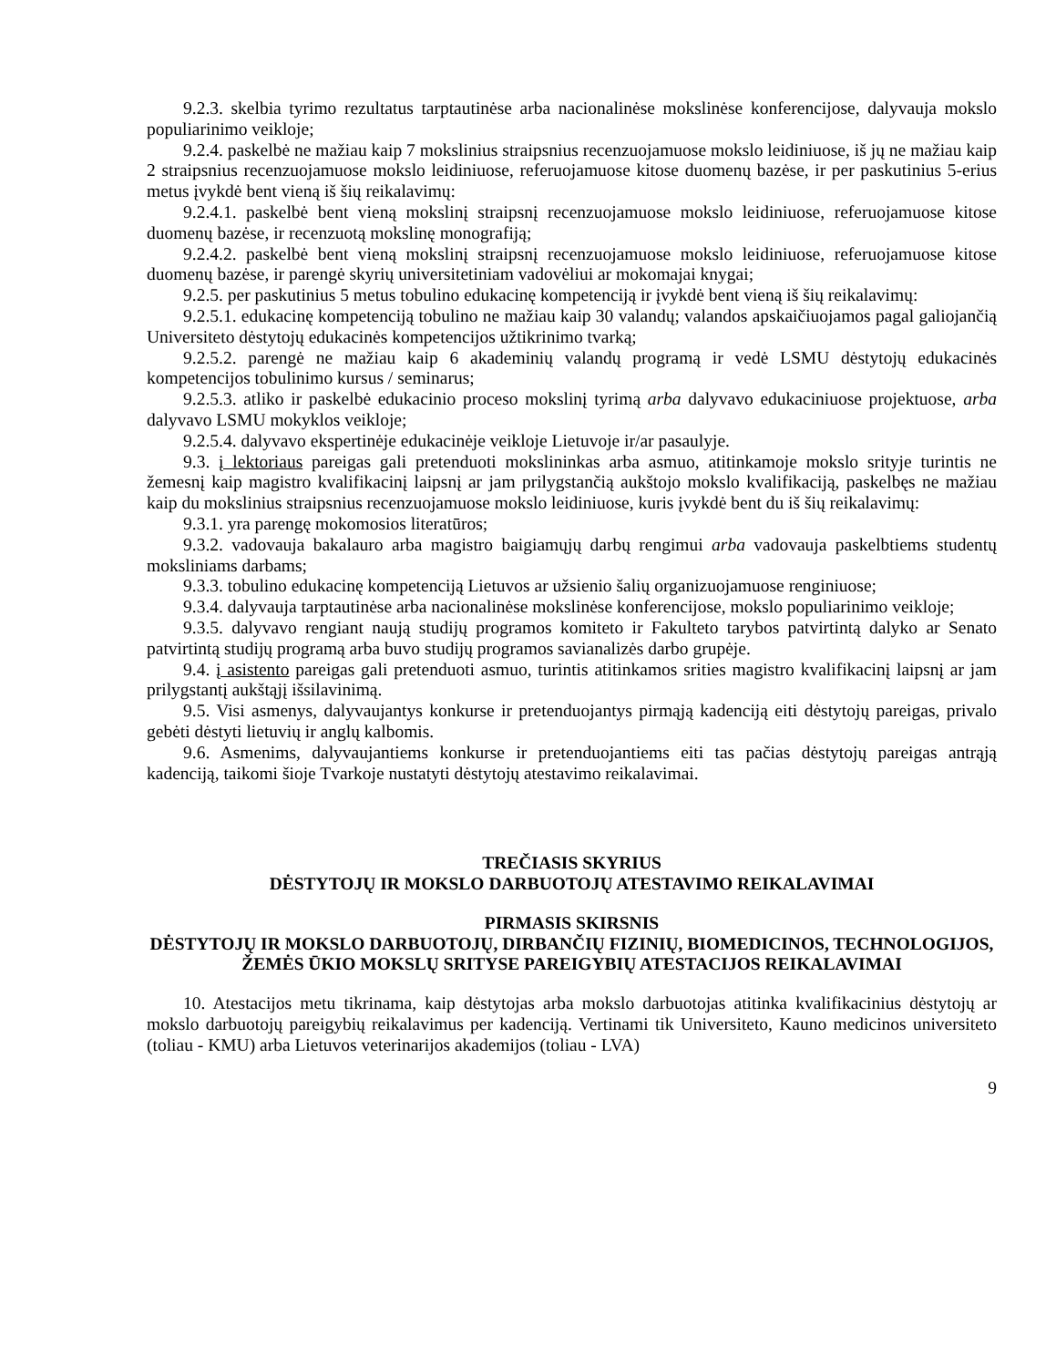9.2.3. skelbia tyrimo rezultatus tarptautinėse arba nacionalinėse mokslinėse konferencijose, dalyvauja mokslo populiarinimo veikloje;
9.2.4. paskelbė ne mažiau kaip 7 mokslinius straipsnius recenzuojamuose mokslo leidiniuose, iš jų ne mažiau kaip 2 straipsnius recenzuojamuose mokslo leidiniuose, referuojamuose kitose duomenų bazėse, ir per paskutinius 5-erius metus įvykdė bent vieną iš šių reikalavimų:
9.2.4.1. paskelbė bent vieną mokslinį straipsnį recenzuojamuose mokslo leidiniuose, referuojamuose kitose duomenų bazėse, ir recenzuotą mokslinę monografiją;
9.2.4.2. paskelbė bent vieną mokslinį straipsnį recenzuojamuose mokslo leidiniuose, referuojamuose kitose duomenų bazėse, ir parengė skyrių universitetiniam vadovėliui ar mokomajai knygai;
9.2.5. per paskutinius 5 metus tobulino edukacinę kompetenciją ir įvykdė bent vieną iš šių reikalavimų:
9.2.5.1. edukacinę kompetenciją tobulino ne mažiau kaip 30 valandų; valandos apskaičiuojamos pagal galiojančią Universiteto dėstytojų edukacinės kompetencijos užtikrinimo tvarką;
9.2.5.2. parengė ne mažiau kaip 6 akademinių valandų programą ir vedė LSMU dėstytojų edukacinės kompetencijos tobulinimo kursus / seminarus;
9.2.5.3. atliko ir paskelbė edukacinio proceso mokslinį tyrimą arba dalyvavo edukaciniuose projektuose, arba dalyvavo LSMU mokyklos veikloje;
9.2.5.4. dalyvavo ekspertinėje edukacinėje veikloje Lietuvoje ir/ar pasaulyje.
9.3. į lektoriaus pareigas gali pretenduoti mokslininkas arba asmuo, atitinkamoje mokslo srityje turintis ne žemesnį kaip magistro kvalifikacinį laipsnį ar jam prilygstančią aukštojo mokslo kvalifikaciją, paskelbęs ne mažiau kaip du mokslinius straipsnius recenzuojamuose mokslo leidiniuose, kuris įvykdė bent du iš šių reikalavimų:
9.3.1. yra parengę mokomosios literatūros;
9.3.2. vadovauja bakalauro arba magistro baigiamųjų darbų rengimui arba vadovauja paskelbtiems studentų moksliniams darbams;
9.3.3. tobulino edukacinę kompetenciją Lietuvos ar užsienio šalių organizuojamuose renginiuose;
9.3.4. dalyvauja tarptautinėse arba nacionalinėse mokslinėse konferencijose, mokslo populiarinimo veikloje;
9.3.5. dalyvavo rengiant naują studijų programos komiteto ir Fakulteto tarybos patvirtintą dalyko ar Senato patvirtintą studijų programą arba buvo studijų programos savianalizės darbo grupėje.
9.4. į asistento pareigas gali pretenduoti asmuo, turintis atitinkamos srities magistro kvalifikacinį laipsnį ar jam prilygstantį aukštąjį išsilavinimą.
9.5. Visi asmenys, dalyvaujantys konkurse ir pretenduojantys pirmąją kadenciją eiti dėstytojų pareigas, privalo gebėti dėstyti lietuvių ir anglų kalbomis.
9.6. Asmenims, dalyvaujantiems konkurse ir pretenduojantiems eiti tas pačias dėstytojų pareigas antrąją kadenciją, taikomi šioje Tvarkoje nustatyti dėstytojų atestavimo reikalavimai.
TREČIASIS SKYRIUS
DĖSTYTOJŲ IR MOKSLO DARBUOTOJŲ ATESTAVIMO REIKALAVIMAI
PIRMASIS SKIRSNIS
DĖSTYTOJŲ IR MOKSLO DARBUOTOJŲ, DIRBANČIŲ FIZINIŲ, BIOMEDICINOS, TECHNOLOGIJOS, ŽEMĖS ŪKIO MOKSLŲ SRITYSE PAREIGYBIŲ ATESTACIJOS REIKALAVIMAI
10. Atestacijos metu tikrinama, kaip dėstytojas arba mokslo darbuotojas atitinka kvalifikacinius dėstytojų ar mokslo darbuotojų pareigybių reikalavimus per kadenciją. Vertinami tik Universiteto, Kauno medicinos universiteto (toliau - KMU) arba Lietuvos veterinarijos akademijos (toliau - LVA)
9